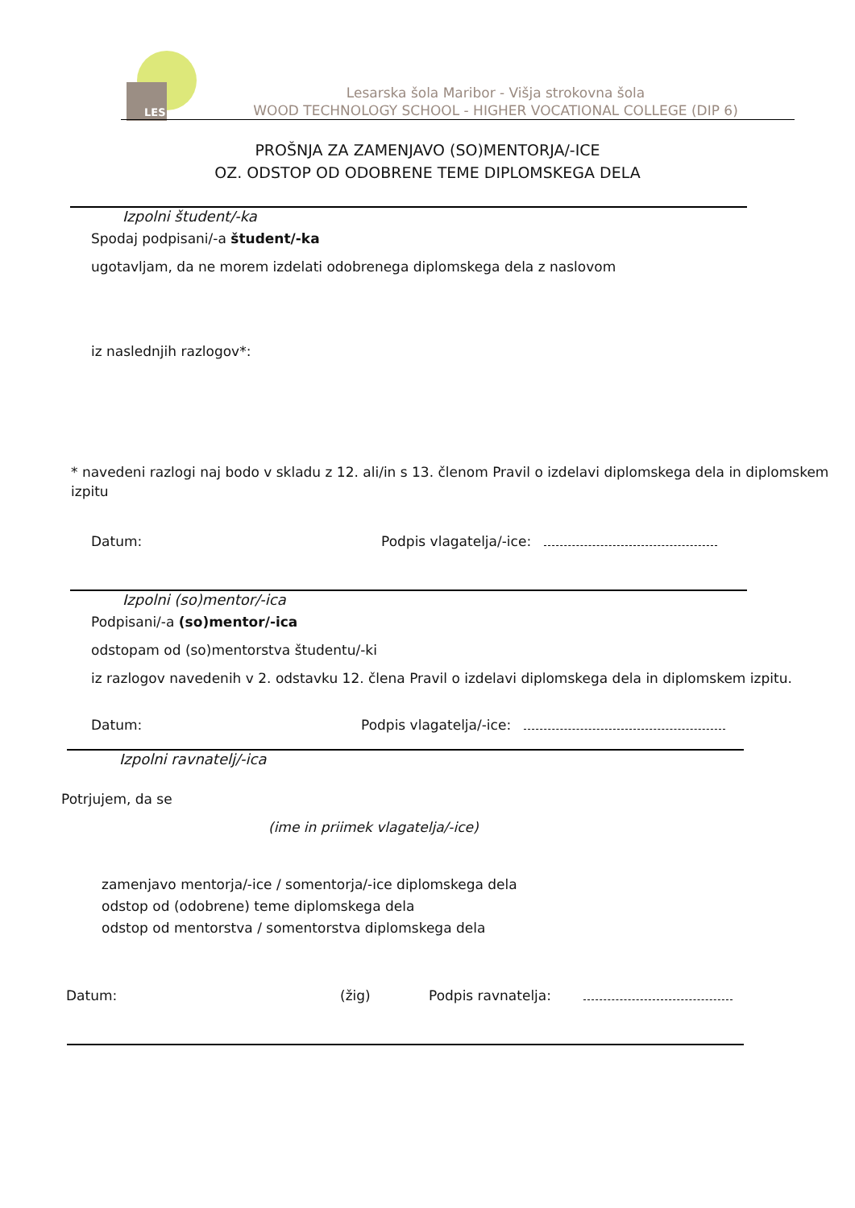LES
Lesarska šola Maribor - Višja strokovna šola
WOOD TECHNOLOGY SCHOOL - HIGHER VOCATIONAL COLLEGE (DIP 6)
PROŠNJA ZA ZAMENJAVO (SO)MENTORJA/-ICE
OZ. ODSTOP OD ODOBRENE TEME DIPLOMSKEGA DELA
Izpolni študent/-ka
Spodaj podpisani/-a študent/-ka
ugotavljam, da ne morem izdelati odobrenega diplomskega dela z naslovom
iz naslednjih razlogov*:
* navedeni razlogi naj bodo v skladu z 12. ali/in s 13. členom Pravil o izdelavi diplomskega dela in diplomskem izpitu
Datum: Podpis vlagatelja/-ice:
Izpolni (so)mentor/-ica
Podpisani/-a (so)mentor/-ica
odstopam od (so)mentorstva študentu/-ki
iz razlogov navedenih v 2. odstavku 12. člena Pravil o izdelavi diplomskega dela in diplomskem izpitu.
Datum: Podpis vlagatelja/-ice:
Izpolni ravnatelj/-ica
Potrjujem, da se
(ime in priimek vlagatelja/-ice)
zamenjavo mentorja/-ice / somentorja/-ice diplomskega dela
odstop od (odobrene) teme diplomskega dela
odstop od mentorstva / somentorstva diplomskega dela
Datum: (žig) Podpis ravnatelja: